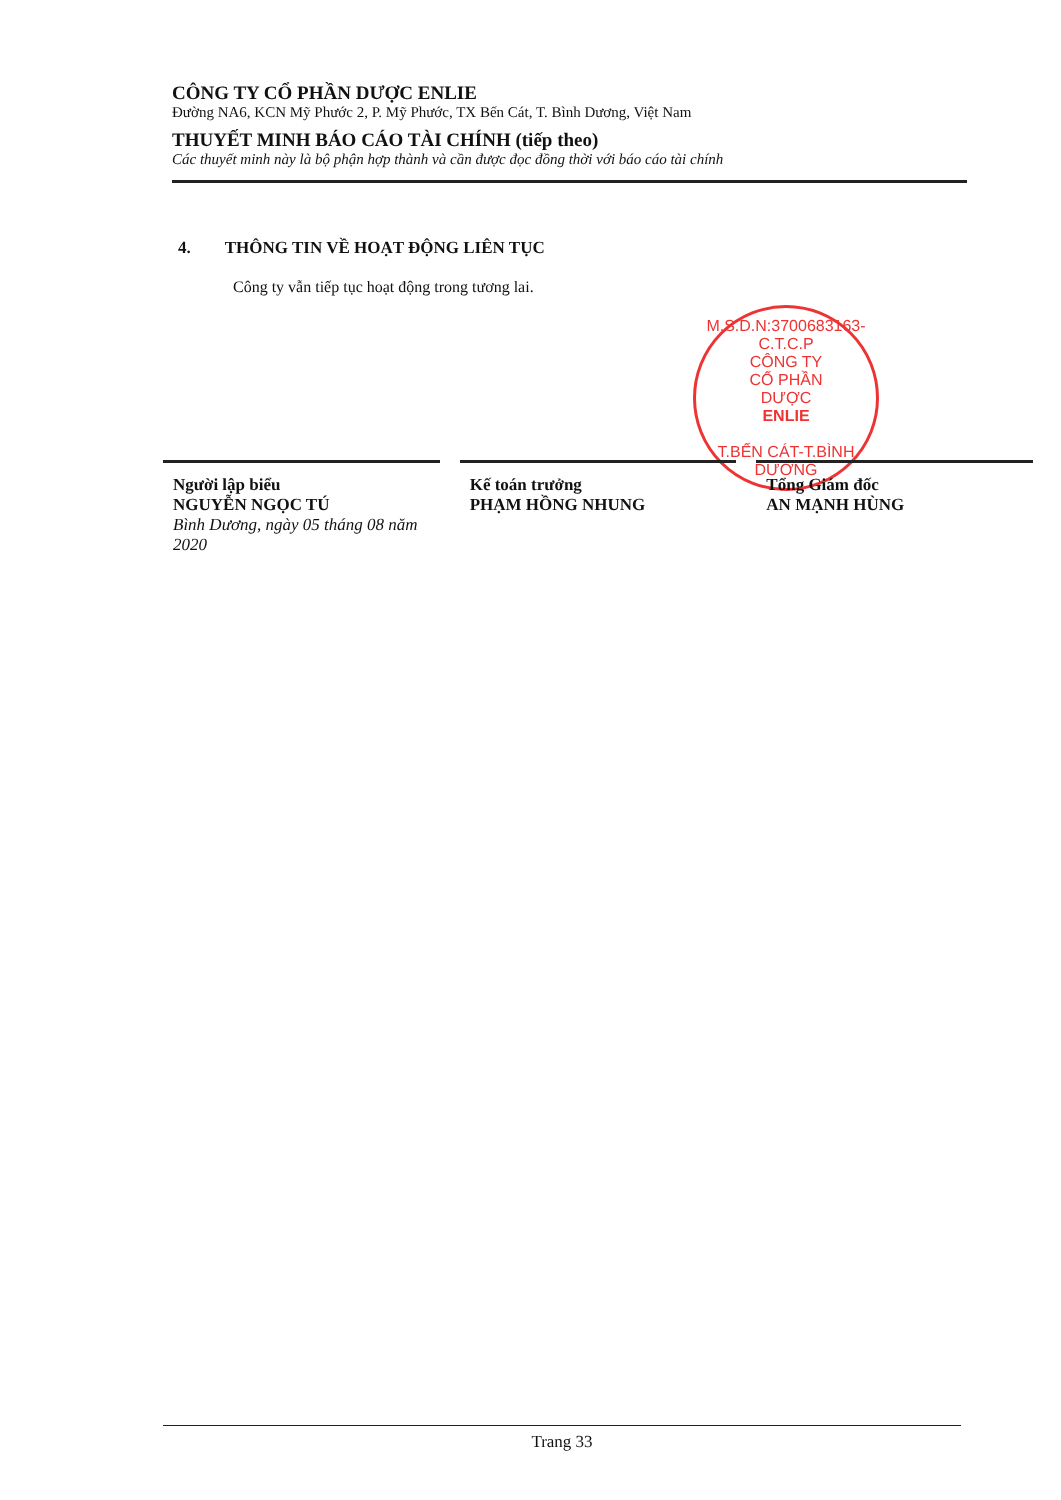CÔNG TY CỔ PHẦN DƯỢC ENLIE
Đường NA6, KCN Mỹ Phước 2, P. Mỹ Phước, TX Bến Cát, T. Bình Dương, Việt Nam
THUYẾT MINH BÁO CÁO TÀI CHÍNH (tiếp theo)
Các thuyết minh này là bộ phận hợp thành và cần được đọc đồng thời với báo cáo tài chính
4. THÔNG TIN VỀ HOẠT ĐỘNG LIÊN TỤC
Công ty vẫn tiếp tục hoạt động trong tương lai.
M.S.D.N:3700683163-C.T.C.P
CÔNG TY
CỔ PHẦN
DƯỢC
ENLIE
T.BẾN CÁT-T.BÌNH DƯƠNG
Người lập biểu
NGUYỄN NGỌC TÚ
Bình Dương, ngày 05 tháng 08 năm 2020
Kế toán trưởng
PHẠM HỒNG NHUNG
Tổng Giám đốc
AN MẠNH HÙNG
Trang 33